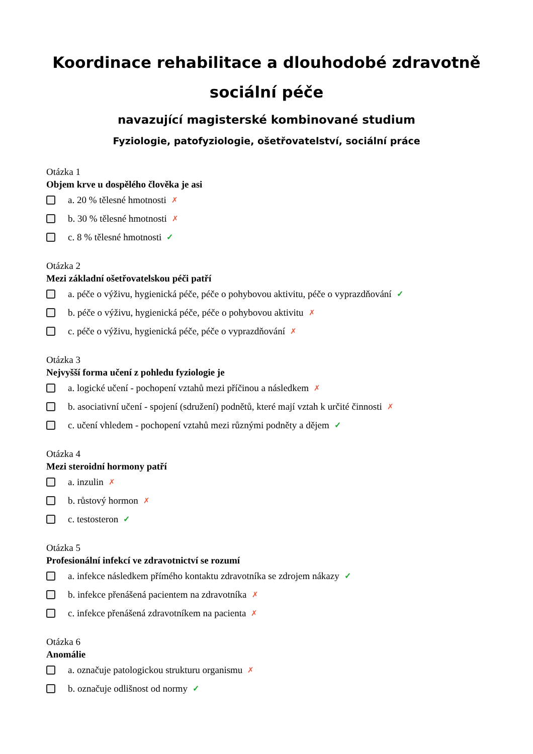Koordinace rehabilitace a dlouhodobé zdravotně sociální péče
navazující magisterské kombinované studium
Fyziologie, patofyziologie, ošetřovatelství, sociální práce
Otázka 1
Objem krve u dospělého člověka je asi
a. 20 % tělesné hmotnosti ✗
b. 30 % tělesné hmotnosti ✗
c. 8 % tělesné hmotnosti ✓
Otázka 2
Mezi základní ošetřovatelskou péči patří
a. péče o výživu, hygienická péče, péče o pohybovou aktivitu, péče o vyprazdňování ✓
b. péče o výživu, hygienická péče, péče o pohybovou aktivitu ✗
c. péče o výživu, hygienická péče, péče o vyprazdňování ✗
Otázka 3
Nejvyšší forma učení z pohledu fyziologie je
a. logické učení - pochopení vztahů mezi příčinou a následkem ✗
b. asociativní učení - spojení (sdružení) podnětů, které mají vztah k určité činnosti ✗
c. učení vhledem - pochopení vztahů mezi různými podněty a dějem ✓
Otázka 4
Mezi steroidní hormony patří
a. inzulin ✗
b. růstový hormon ✗
c. testosteron ✓
Otázka 5
Profesionální infekcí ve zdravotnictví se rozumí
a. infekce následkem přímého kontaktu zdravotníka se zdrojem nákazy ✓
b. infekce přenášená pacientem na zdravotníka ✗
c. infekce přenášená zdravotníkem na pacienta ✗
Otázka 6
Anomálie
a. označuje patologickou strukturu organismu ✗
b. označuje odlišnost od normy ✓